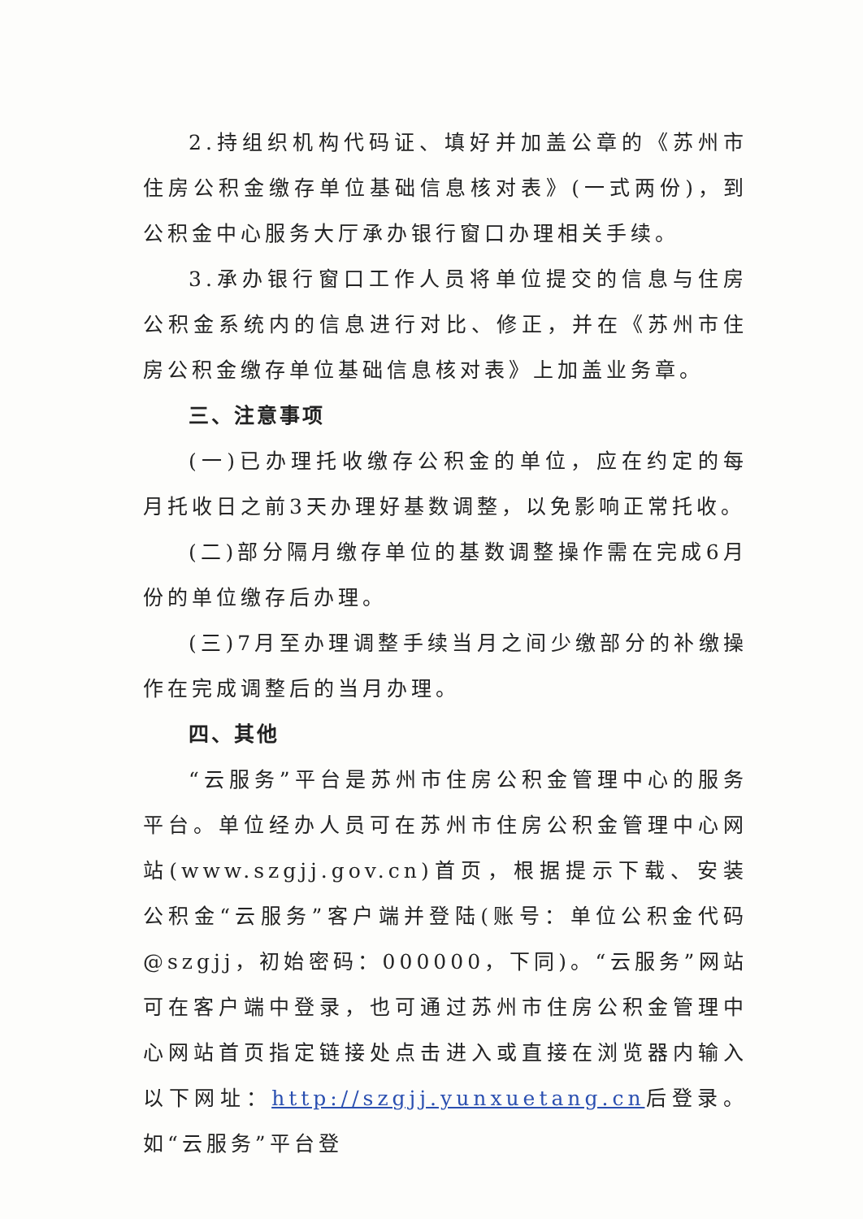2.持组织机构代码证、填好并加盖公章的《苏州市住房公积金缴存单位基础信息核对表》(一式两份)，到公积金中心服务大厅承办银行窗口办理相关手续。
3.承办银行窗口工作人员将单位提交的信息与住房公积金系统内的信息进行对比、修正，并在《苏州市住房公积金缴存单位基础信息核对表》上加盖业务章。
三、注意事项
(一)已办理托收缴存公积金的单位，应在约定的每月托收日之前3天办理好基数调整，以免影响正常托收。
(二)部分隔月缴存单位的基数调整操作需在完成6月份的单位缴存后办理。
(三)7月至办理调整手续当月之间少缴部分的补缴操作在完成调整后的当月办理。
四、其他
“云服务”平台是苏州市住房公积金管理中心的服务平台。单位经办人员可在苏州市住房公积金管理中心网站(www.szgjj.gov.cn)首页，根据提示下载、安装公积金“云服务”客户端并登陆(账号：单位公积金代码@szgjj，初始密码：000000，下同)。“云服务”网站可在客户端中登录，也可通过苏州市住房公积金管理中心网站首页指定链接处点击进入或直接在浏览器内输入以下网址：http://szgjj.yunxuetang.cn后登录。如“云服务”平台登